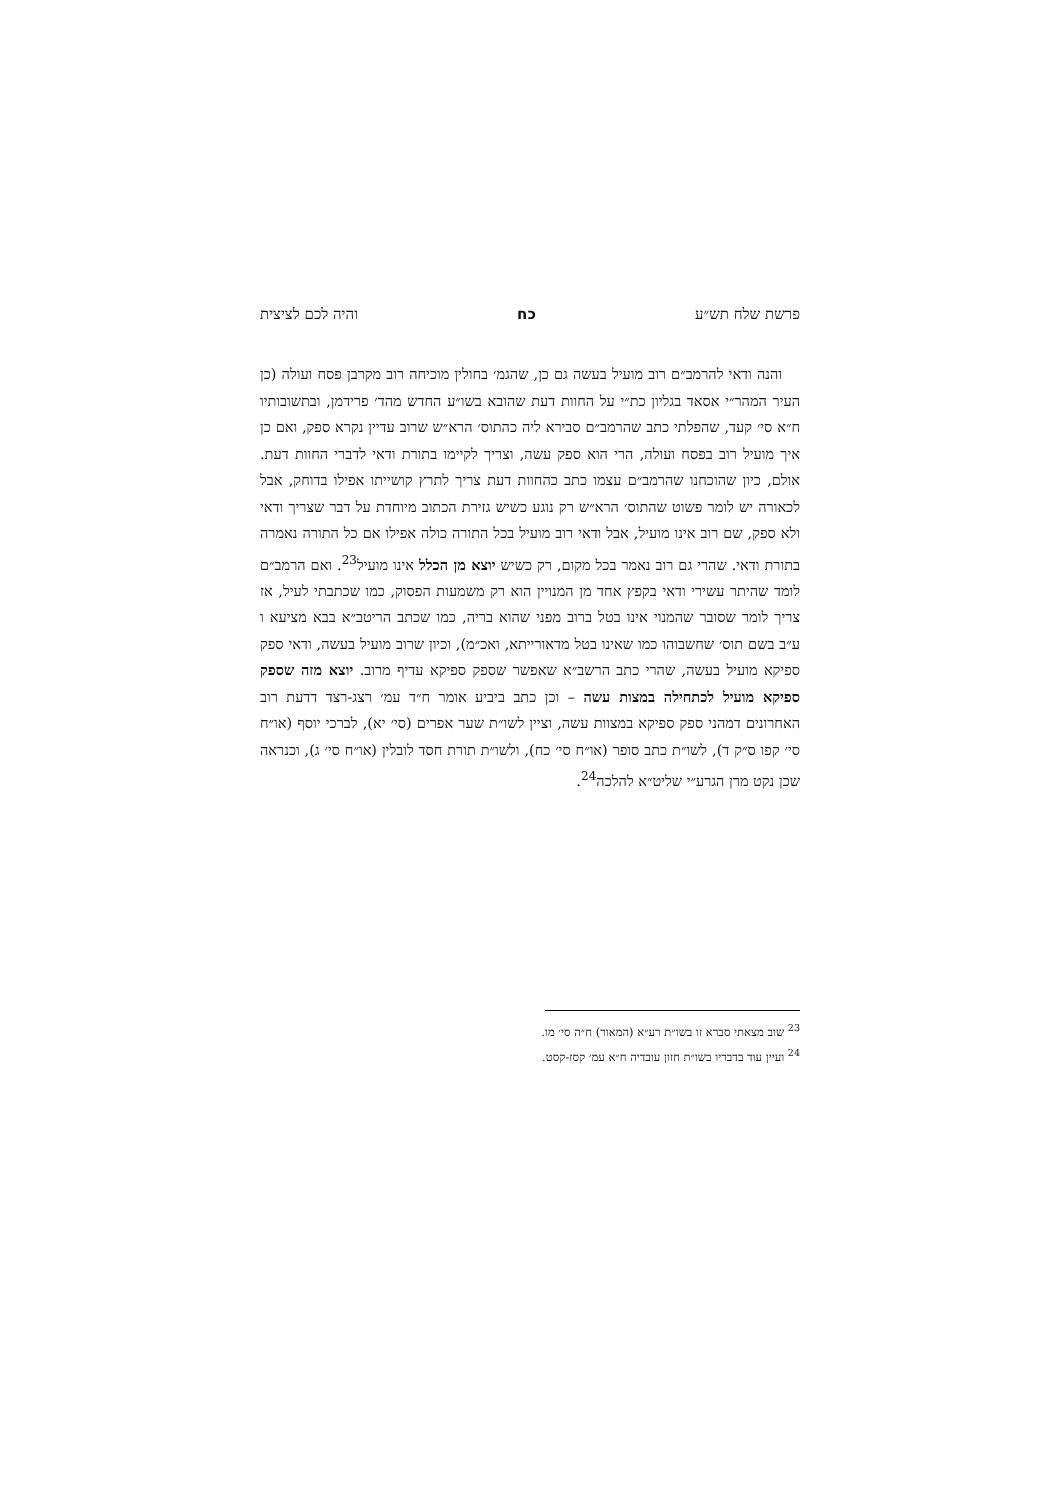פרשת שלח תש״ע כח והיה לכם לציצית
והנה ודאי להרמב״ם רוב מועיל בעשה גם כן, שהגמ׳ בחולין מוכיחה רוב מקרבן פסח ועולה (כן העיר המהר״י אסאד בגליון כת״י על החוות דעת שהובא בשו״ע החדש מהד׳ פרידמן, ובתשובותיו ח״א סי׳ קעד, שהפלתי כתב שהרמב״ם סבירא ליה כהתוס׳ הרא״ש שרוב עדיין נקרא ספק, ואם כן איך מועיל רוב בפסח ועולה, הרי הוא ספק עשה, וצריך לקיימו בתורת ודאי לדברי החוות דעת. אולם, כיון שהוכחנו שהרמב״ם עצמו כתב כהחוות דעת צריך לתרץ קושייתו אפילו בדוחק, אבל לכאורה יש לומר פשוט שהתוס׳ הרא״ש רק נוגע כשיש גזירת הכתוב מיוחדת על דבר שצריך ודאי ולא ספק, שם רוב אינו מועיל, אבל ודאי רוב מועיל בכל התורה כולה אפילו אם כל התורה נאמרה בתורת ודאי. שהרי גם רוב נאמר בכל מקום, רק כשיש יוצא מן הכלל אינו מועיל<sup>23</sup>. ואם הרמב״ם לומד שהיתר עשירי ודאי בקפץ אחד מן המנויין הוא רק משמעות הפסוק, כמו שכתבתי לעיל, אז צריך לומר שסובר שהמנוי אינו בטל ברוב מפני שהוא בריה, כמו שכתב הריטב״א בבא מציעא ו ע״ב בשם תוס׳ שחשבוהו כמו שאינו בטל מדאורייתא, ואכ״מ), וכיון שרוב מועיל בעשה, ודאי ספק ספיקא מועיל בעשה, שהרי כתב הרשב״א שאפשר שספק ספיקא עדיף מרוב. יוצא מזה שספק ספיקא מועיל לכתחילה במצות עשה – וכן כתב ביביע אומר ח״ד עמ׳ רצג-רצד דדעת רוב האחרונים דמהני ספק ספיקא במצוות עשה, וציין לשו״ת שער אפרים (סי׳ יא), לברכי יוסף (או״ח סי׳ קפו ס״ק ד), לשו״ת כתב סופר (או״ח סי׳ כח), ולשו״ת תורת חסד לובלין (או״ח סי׳ ג), וכנראה שכן נקט מרן הגרע״י שליט״א להלכה<sup>24</sup>.
<sup>23</sup> שוב מצאתי סברא זו בשו״ת רע״א (המאור) ח״ה סי׳ מו.
<sup>24</sup> ועיין עוד בדבריו בשו״ת חזון עובדיה ח״א עמ׳ קסז-קסט.